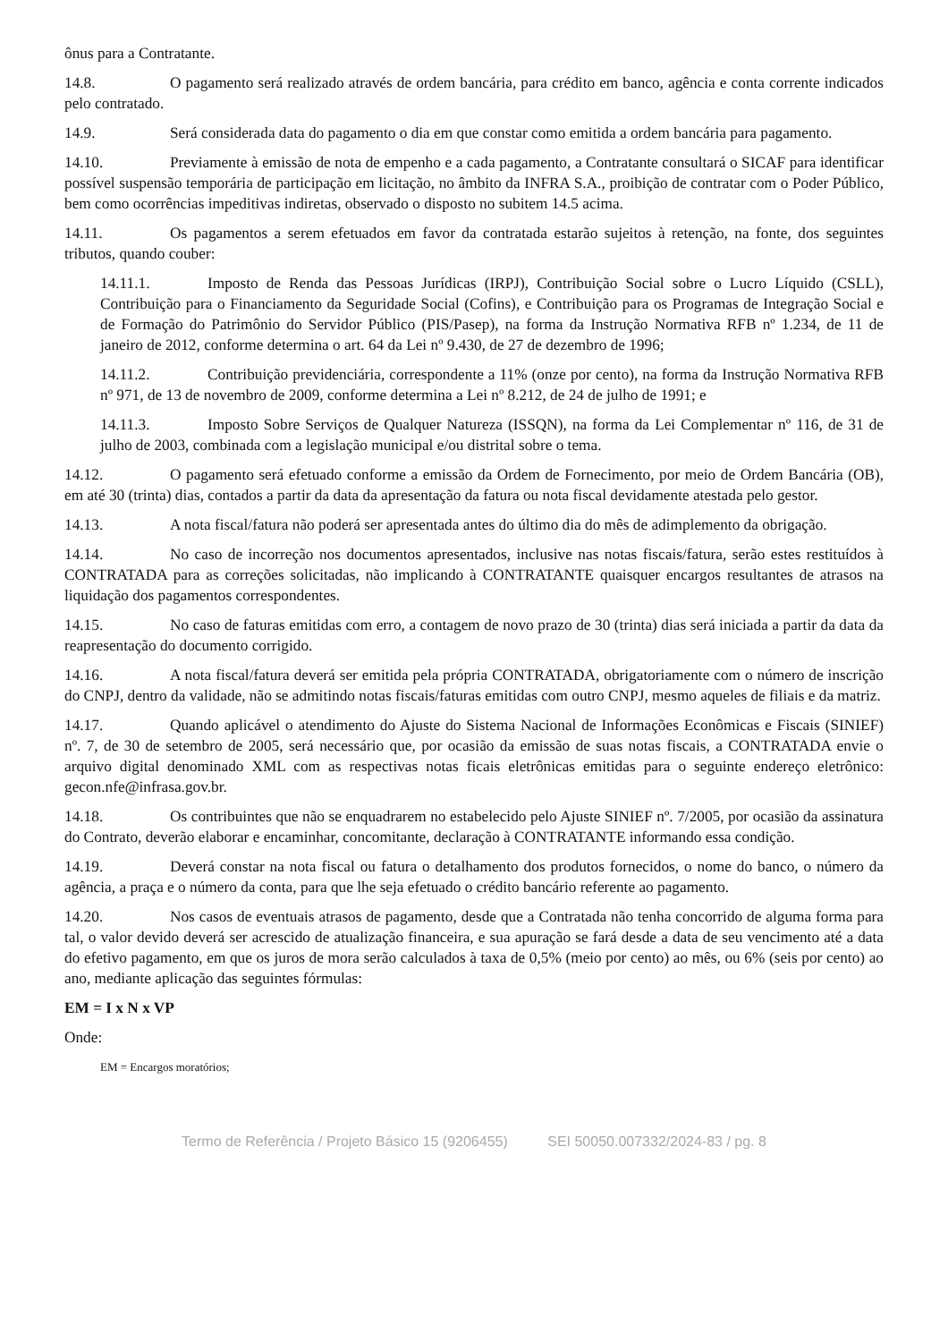ônus para a Contratante.
14.8. O pagamento será realizado através de ordem bancária, para crédito em banco, agência e conta corrente indicados pelo contratado.
14.9. Será considerada data do pagamento o dia em que constar como emitida a ordem bancária para pagamento.
14.10. Previamente à emissão de nota de empenho e a cada pagamento, a Contratante consultará o SICAF para identificar possível suspensão temporária de participação em licitação, no âmbito da INFRA S.A., proibição de contratar com o Poder Público, bem como ocorrências impeditivas indiretas, observado o disposto no subitem 14.5 acima.
14.11. Os pagamentos a serem efetuados em favor da contratada estarão sujeitos à retenção, na fonte, dos seguintes tributos, quando couber:
14.11.1. Imposto de Renda das Pessoas Jurídicas (IRPJ), Contribuição Social sobre o Lucro Líquido (CSLL), Contribuição para o Financiamento da Seguridade Social (Cofins), e Contribuição para os Programas de Integração Social e de Formação do Patrimônio do Servidor Público (PIS/Pasep), na forma da Instrução Normativa RFB nº 1.234, de 11 de janeiro de 2012, conforme determina o art. 64 da Lei nº 9.430, de 27 de dezembro de 1996;
14.11.2. Contribuição previdenciária, correspondente a 11% (onze por cento), na forma da Instrução Normativa RFB nº 971, de 13 de novembro de 2009, conforme determina a Lei nº 8.212, de 24 de julho de 1991; e
14.11.3. Imposto Sobre Serviços de Qualquer Natureza (ISSQN), na forma da Lei Complementar nº 116, de 31 de julho de 2003, combinada com a legislação municipal e/ou distrital sobre o tema.
14.12. O pagamento será efetuado conforme a emissão da Ordem de Fornecimento, por meio de Ordem Bancária (OB), em até 30 (trinta) dias, contados a partir da data da apresentação da fatura ou nota fiscal devidamente atestada pelo gestor.
14.13. A nota fiscal/fatura não poderá ser apresentada antes do último dia do mês de adimplemento da obrigação.
14.14. No caso de incorreção nos documentos apresentados, inclusive nas notas fiscais/fatura, serão estes restituídos à CONTRATADA para as correções solicitadas, não implicando à CONTRATANTE quaisquer encargos resultantes de atrasos na liquidação dos pagamentos correspondentes.
14.15. No caso de faturas emitidas com erro, a contagem de novo prazo de 30 (trinta) dias será iniciada a partir da data da reapresentação do documento corrigido.
14.16. A nota fiscal/fatura deverá ser emitida pela própria CONTRATADA, obrigatoriamente com o número de inscrição do CNPJ, dentro da validade, não se admitindo notas fiscais/faturas emitidas com outro CNPJ, mesmo aqueles de filiais e da matriz.
14.17. Quando aplicável o atendimento do Ajuste do Sistema Nacional de Informações Econômicas e Fiscais (SINIEF) nº. 7, de 30 de setembro de 2005, será necessário que, por ocasião da emissão de suas notas fiscais, a CONTRATADA envie o arquivo digital denominado XML com as respectivas notas ficais eletrônicas emitidas para o seguinte endereço eletrônico: gecon.nfe@infrasa.gov.br.
14.18. Os contribuintes que não se enquadrarem no estabelecido pelo Ajuste SINIEF nº. 7/2005, por ocasião da assinatura do Contrato, deverão elaborar e encaminhar, concomitante, declaração à CONTRATANTE informando essa condição.
14.19. Deverá constar na nota fiscal ou fatura o detalhamento dos produtos fornecidos, o nome do banco, o número da agência, a praça e o número da conta, para que lhe seja efetuado o crédito bancário referente ao pagamento.
14.20. Nos casos de eventuais atrasos de pagamento, desde que a Contratada não tenha concorrido de alguma forma para tal, o valor devido deverá ser acrescido de atualização financeira, e sua apuração se fará desde a data de seu vencimento até a data do efetivo pagamento, em que os juros de mora serão calculados à taxa de 0,5% (meio por cento) ao mês, ou 6% (seis por cento) ao ano, mediante aplicação das seguintes fórmulas:
EM = I x N x VP
Onde:
EM = Encargos moratórios;
Termo de Referência / Projeto Básico 15 (9206455) SEI 50050.007332/2024-83 / pg. 8